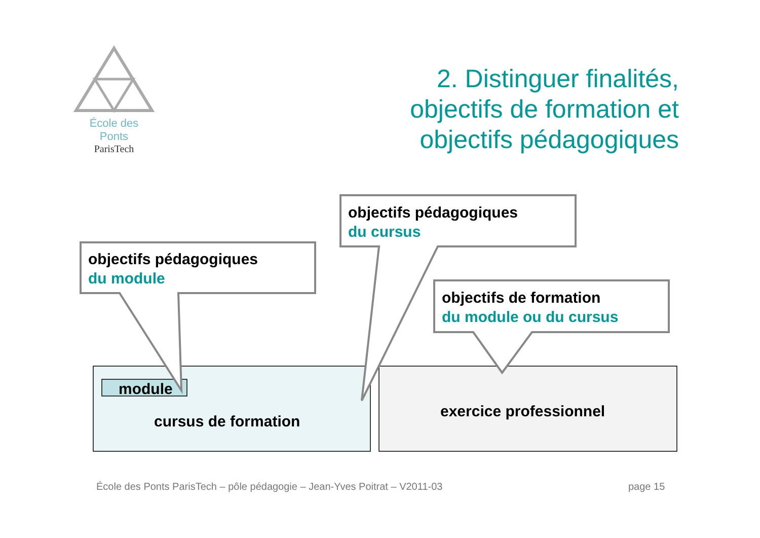École des Ponts
ParisTech
2. Distinguer finalités,
objectifs de formation et
objectifs pédagogiques
objectifs pédagogiques
du module
objectifs pédagogiques
du cursus
objectifs de formation
du module ou du cursus
module
cursus de formation
exercice professionnel
École des Ponts ParisTech – pôle pédagogie – Jean-Yves Poitrat – V2011-03
page 15